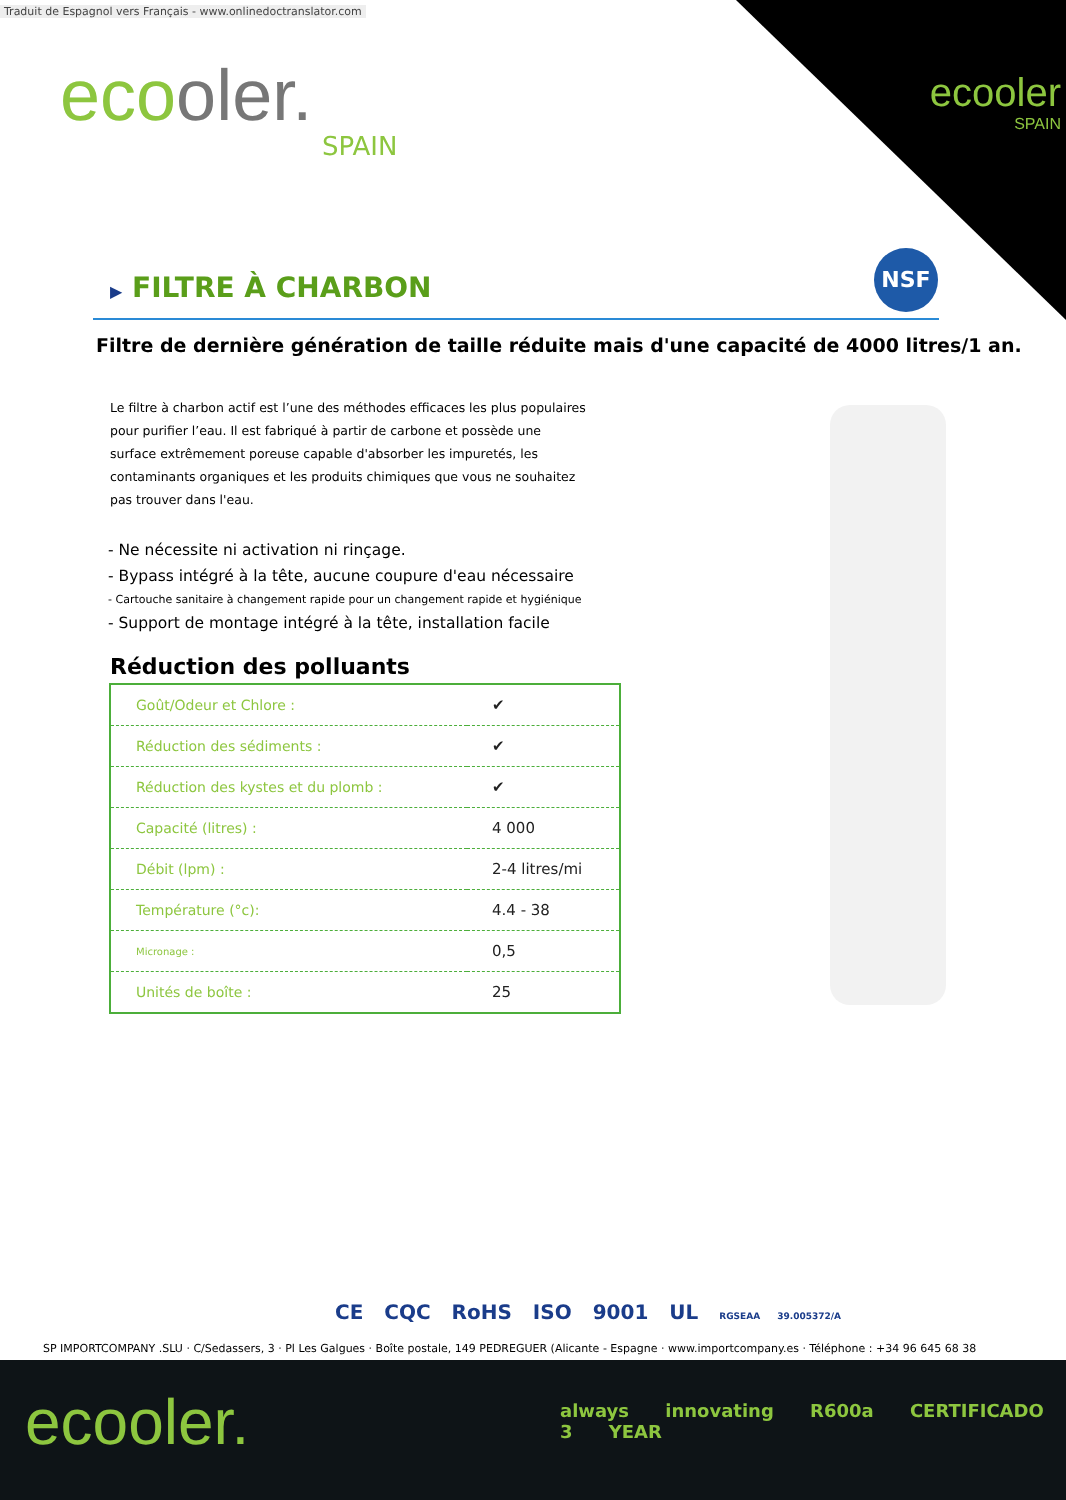Traduit de Espagnol vers Français - www.onlinedoctranslator.com
ecooler.
SPAIN
ecooler
SPAIN
NSF
▶ FILTRE À CHARBON
Filtre de dernière génération de taille réduite mais d'une capacité de 4000 litres/1 an.
Le filtre à charbon actif est l’une des méthodes efficaces les plus populaires pour purifier l’eau. Il est fabriqué à partir de carbone et possède une surface extrêmement poreuse capable d'absorber les impuretés, les contaminants organiques et les produits chimiques que vous ne souhaitez pas trouver dans l'eau.
- Ne nécessite ni activation ni rinçage.
- Bypass intégré à la tête, aucune coupure d'eau nécessaire
- Cartouche sanitaire à changement rapide pour un changement rapide et hygiénique
- Support de montage intégré à la tête, installation facile
Réduction des polluants
| Goût/Odeur et Chlore : | ✔ |
| Réduction des sédiments : | ✔ |
| Réduction des kystes et du plomb : | ✔ |
| Capacité (litres) : | 4 000 |
| Débit (lpm) : | 2-4 litres/mi |
| Température (°c): | 4.4 - 38 |
| Micronage : | 0,5 |
| Unités de boîte : | 25 |
CE CQC RoHS ISO 9001 UL RGSEAA 39.005372/A
SP IMPORTCOMPANY .SLU · C/Sedassers, 3 · Pl Les Galgues · Boîte postale, 149 PEDREGUER (Alicante - Espagne · www.importcompany.es · Téléphone : +34 96 645 68 38
ecooler.
always innovating R600a CERTIFICADO 3 YEAR